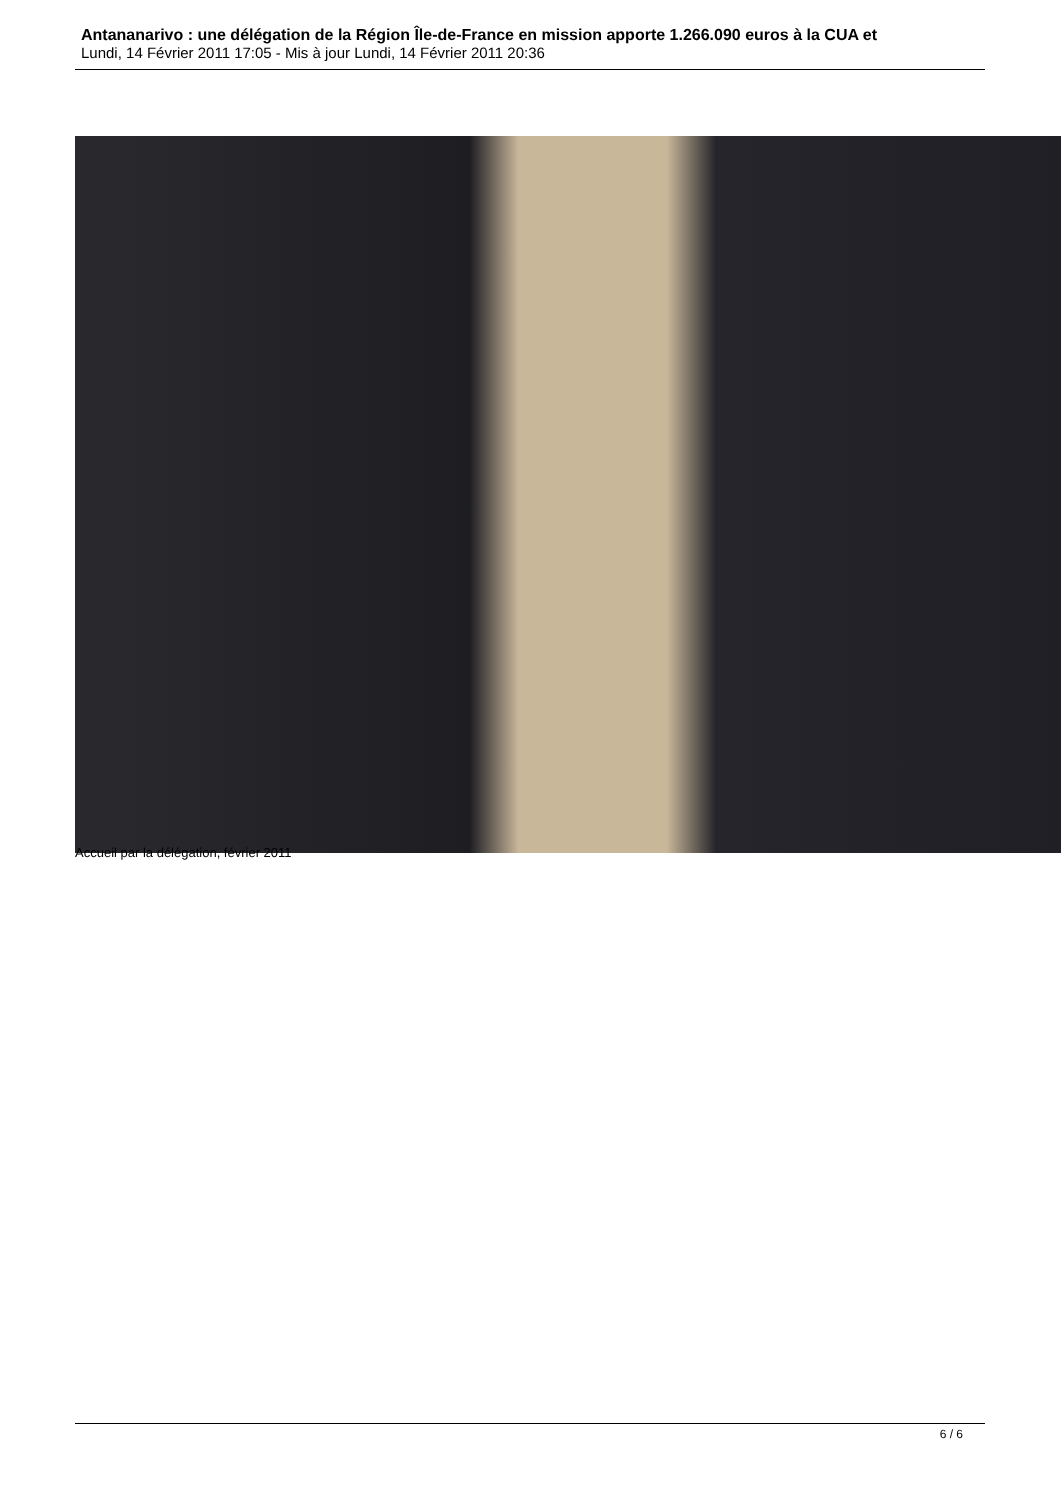Antananarivo : une délégation de la Région Île-de-France en mission apporte 1.266.090 euros à la CUA et
Lundi, 14 Février 2011 17:05 - Mis à jour Lundi, 14 Février 2011 20:36
Accueil par la délégation, février 2011
6 / 6